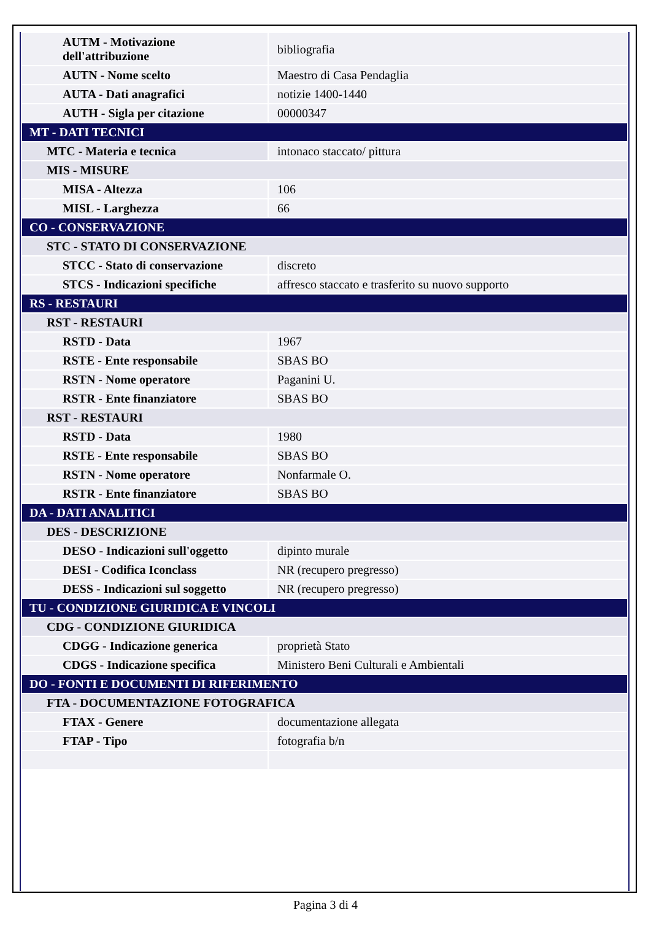| AUTM - Motivazione dell'attribuzione | bibliografia |
| AUTN - Nome scelto | Maestro di Casa Pendaglia |
| AUTA - Dati anagrafici | notizie 1400-1440 |
| AUTH - Sigla per citazione | 00000347 |
| MT - DATI TECNICI | |
| MTC - Materia e tecnica | intonaco staccato/ pittura |
| MIS - MISURE | |
| MISA - Altezza | 106 |
| MISL - Larghezza | 66 |
| CO - CONSERVAZIONE | |
| STC - STATO DI CONSERVAZIONE | |
| STCC - Stato di conservazione | discreto |
| STCS - Indicazioni specifiche | affresco staccato e trasferito su nuovo supporto |
| RS - RESTAURI | |
| RST - RESTAURI | |
| RSTD - Data | 1967 |
| RSTE - Ente responsabile | SBAS BO |
| RSTN - Nome operatore | Paganini U. |
| RSTR - Ente finanziatore | SBAS BO |
| RST - RESTAURI | |
| RSTD - Data | 1980 |
| RSTE - Ente responsabile | SBAS BO |
| RSTN - Nome operatore | Nonfarmale O. |
| RSTR - Ente finanziatore | SBAS BO |
| DA - DATI ANALITICI | |
| DES - DESCRIZIONE | |
| DESO - Indicazioni sull'oggetto | dipinto murale |
| DESI - Codifica Iconclass | NR (recupero pregresso) |
| DESS - Indicazioni sul soggetto | NR (recupero pregresso) |
| TU - CONDIZIONE GIURIDICA E VINCOLI | |
| CDG - CONDIZIONE GIURIDICA | |
| CDGG - Indicazione generica | proprietà Stato |
| CDGS - Indicazione specifica | Ministero Beni Culturali e Ambientali |
| DO - FONTI E DOCUMENTI DI RIFERIMENTO | |
| FTA - DOCUMENTAZIONE FOTOGRAFICA | |
| FTAX - Genere | documentazione allegata |
| FTAP - Tipo | fotografia b/n |
Pagina 3 di 4